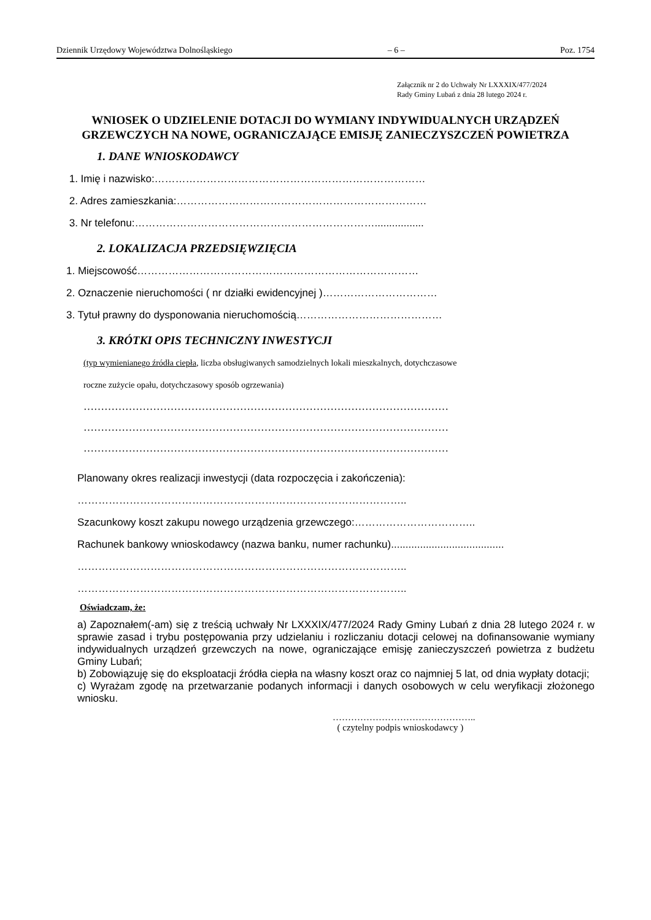Dziennik Urzędowy Województwa Dolnośląskiego – 6 – Poz. 1754
Załącznik nr 2 do Uchwały Nr LXXXIX/477/2024
Rady Gminy Lubań z dnia 28 lutego 2024 r.
WNIOSEK O UDZIELENIE DOTACJI DO WYMIANY INDYWIDUALNYCH URZĄDZEŃ GRZEWCZYCH NA NOWE, OGRANICZAJĄCE EMISJĘ ZANIECZYSZCZEŃ POWIETRZA
1. DANE WNIOSKODAWCY
1. Imię i nazwisko:……………………………………………………………………
2. Adres zamieszkania:………………………………………………………………
3. Nr telefonu:…………………………………………………………….................
2. LOKALIZACJA PRZEDSIĘWZIĘCIA
1. Miejscowość………………………………………………………………………
2. Oznaczenie nieruchomości ( nr działki ewidencyjnej )……………………………
3. Tytuł prawny do dysponowania nieruchomością……………………………………
3. KRÓTKI OPIS TECHNICZNY INWESTYCJI
(typ wymienianego źródła ciepła, liczba obsługiwanych samodzielnych lokali mieszkalnych, dotychczasowe
roczne zużycie opału, dotychczasowy sposób ogrzewania)
……………………………………………………………………………………………
……………………………………………………………………………………………
……………………………………………………………………………………………
Planowany okres realizacji inwestycji (data rozpoczęcia i zakończenia):
…………………………………………………………………………………..
Szacunkowy koszt zakupu nowego urządzenia grzewczego:……………………………..
Rachunek bankowy wnioskodawcy (nazwa banku, numer rachunku).......................................
…………………………………………………………………………………..
…………………………………………………………………………………..
Oświadczam, że:
a) Zapoznałem(-am) się z treścią uchwały Nr LXXXIX/477/2024 Rady Gminy Lubań z dnia 28 lutego 2024 r. w sprawie zasad i trybu postępowania przy udzielaniu i rozliczaniu dotacji celowej na dofinansowanie wymiany indywidualnych urządzeń grzewczych na nowe, ograniczające emisję zanieczyszczeń powietrza z budżetu Gminy Lubań;
b) Zobowiązuję się do eksploatacji źródła ciepła na własny koszt oraz co najmniej 5 lat, od dnia wypłaty dotacji;
c) Wyrażam zgodę na przetwarzanie podanych informacji i danych osobowych w celu weryfikacji złożonego wniosku.
………………………………………..
( czytelny podpis wnioskodawcy )